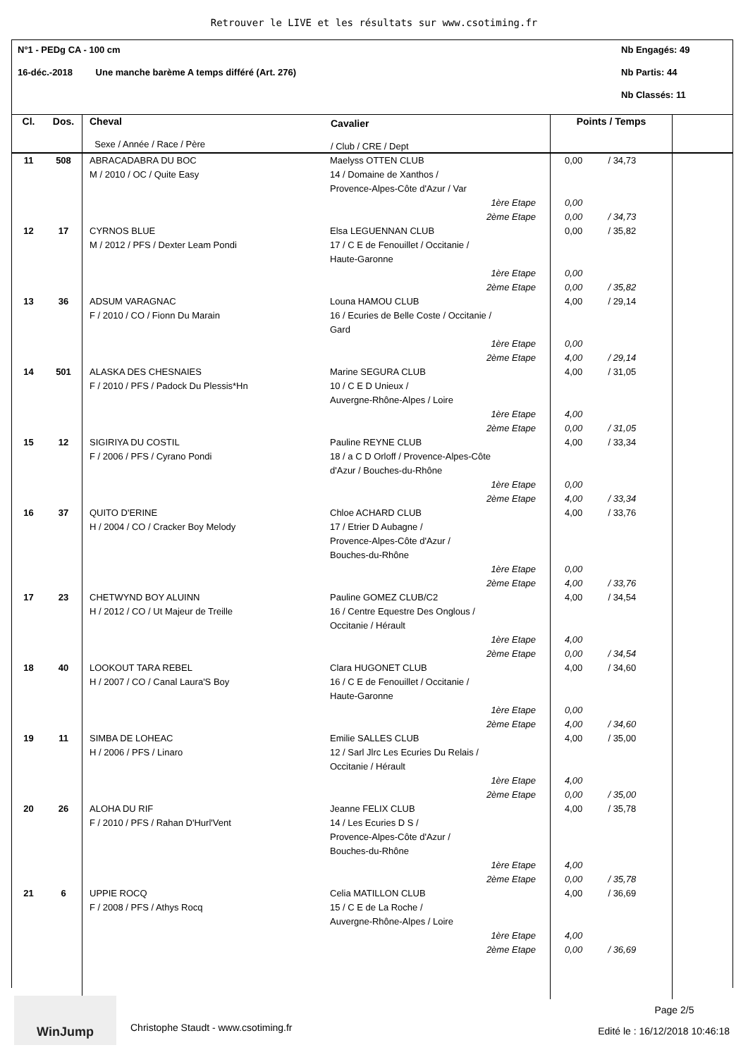Retrouver le LIVE et les résultats sur www.csotiming.fr
N°1 - PEDg CA - 100 cm Nb Engagés: 49
16-déc.-2018 Une manche barème A temps différé (Art. 276) Nb Partis: 44
Nb Classés: 11
| Cl. | Dos. | Cheval Sexe / Année / Race / Père | Cavalier / Club / CRE / Dept | Points / Temps | |
| --- | --- | --- | --- | --- | --- |
| 11 | 508 | ABRACADABRA DU BOC M / 2010 / OC / Quite Easy | Maelyss OTTEN CLUB 14 / Domaine de Xanthos / Provence-Alpes-Côte d'Azur / Var 1ère Etape 2ème Etape | 0,00 / 34,73 0,00 0,00 / 34,73 | |
| 12 | 17 | CYRNOS BLUE M / 2012 / PFS / Dexter Leam Pondi | Elsa LEGUENNAN CLUB 17 / C E de Fenouillet / Occitanie / Haute-Garonne 1ère Etape 2ème Etape | 0,00 / 35,82 0,00 0,00 / 35,82 | |
| 13 | 36 | ADSUM VARAGNAC F / 2010 / CO / Fionn Du Marain | Louna HAMOU CLUB 16 / Ecuries de Belle Coste / Occitanie / Gard 1ère Etape 2ème Etape | 4,00 / 29,14 0,00 4,00 / 29,14 | |
| 14 | 501 | ALASKA DES CHESNAIES F / 2010 / PFS / Padock Du Plessis*Hn | Marine SEGURA CLUB 10 / C E D Unieux / Auvergne-Rhône-Alpes / Loire 1ère Etape 2ème Etape | 4,00 / 31,05 4,00 0,00 / 31,05 | |
| 15 | 12 | SIGIRIYA DU COSTIL F / 2006 / PFS / Cyrano Pondi | Pauline REYNE CLUB 18 / a C D Orloff / Provence-Alpes-Côte d'Azur / Bouches-du-Rhône 1ère Etape 2ème Etape | 4,00 / 33,34 0,00 4,00 / 33,34 | |
| 16 | 37 | QUITO D'ERINE H / 2004 / CO / Cracker Boy Melody | Chloe ACHARD CLUB 17 / Etrier D Aubagne / Provence-Alpes-Côte d'Azur / Bouches-du-Rhône 1ère Etape 2ème Etape | 4,00 / 33,76 0,00 4,00 / 33,76 | |
| 17 | 23 | CHETWYND BOY ALUINN H / 2012 / CO / Ut Majeur de Treille | Pauline GOMEZ CLUB/C2 16 / Centre Equestre Des Onglous / Occitanie / Hérault 1ère Etape 2ème Etape | 4,00 / 34,54 4,00 0,00 / 34,54 | |
| 18 | 40 | LOOKOUT TARA REBEL H / 2007 / CO / Canal Laura'S Boy | Clara HUGONET CLUB 16 / C E de Fenouillet / Occitanie / Haute-Garonne 1ère Etape 2ème Etape | 4,00 / 34,60 0,00 4,00 / 34,60 | |
| 19 | 11 | SIMBA DE LOHEAC H / 2006 / PFS / Linaro | Emilie SALLES CLUB 12 / Sarl Jlrc Les Ecuries Du Relais / Occitanie / Hérault 1ère Etape 2ème Etape | 4,00 / 35,00 4,00 0,00 / 35,00 | |
| 20 | 26 | ALOHA DU RIF F / 2010 / PFS / Rahan D'Hurl'Vent | Jeanne FELIX CLUB 14 / Les Ecuries D S / Provence-Alpes-Côte d'Azur / Bouches-du-Rhône 1ère Etape 2ème Etape | 4,00 / 35,78 4,00 0,00 / 35,78 | |
| 21 | 6 | UPPIE ROCQ F / 2008 / PFS / Athys Rocq | Celia MATILLON CLUB 15 / C E de La Roche / Auvergne-Rhône-Alpes / Loire 1ère Etape 2ème Etape | 4,00 / 36,69 4,00 0,00 / 36,69 | |
WinJump
Christophe Staudt - www.csotiming.fr
Page 2/5
Edité le : 16/12/2018 10:46:18